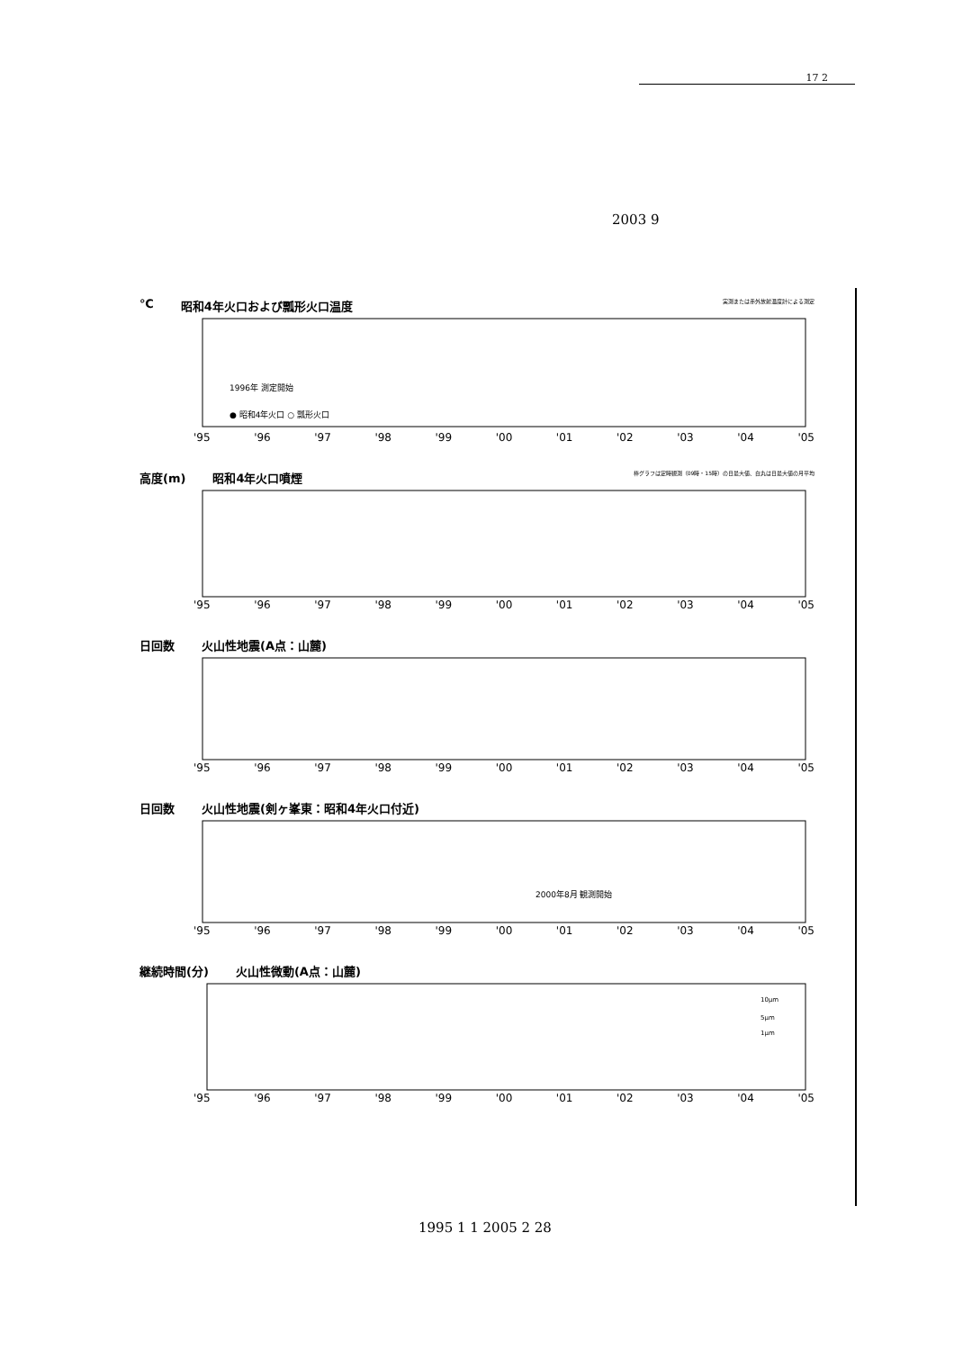17 2
2003 9
℃ 昭和4年火口および瓢形火口温度 実測または赤外放射温度計による測定
1996年 測定開始
● 昭和4年火口 ○ 瓢形火口
'95 '96 '97 '98 '99 '00 '01 '02 '03 '04 '05
高度(m) 昭和4年火口噴煙 棒グラフは定時観測（09時・15時）の日最大値、白丸は日最大値の月平均
'95 '96 '97 '98 '99 '00 '01 '02 '03 '04 '05
日回数 火山性地震(A点：山麓)
'95 '96 '97 '98 '99 '00 '01 '02 '03 '04 '05
日回数 火山性地震(剣ヶ峯東：昭和4年火口付近)
2000年8月 観測開始
'95 '96 '97 '98 '99 '00 '01 '02 '03 '04 '05
継続時間(分) 火山性微動(A点：山麓)
10μm
5μm
1μm
'95 '96 '97 '98 '99 '00 '01 '02 '03 '04 '05
1995 1 1 2005 2 28